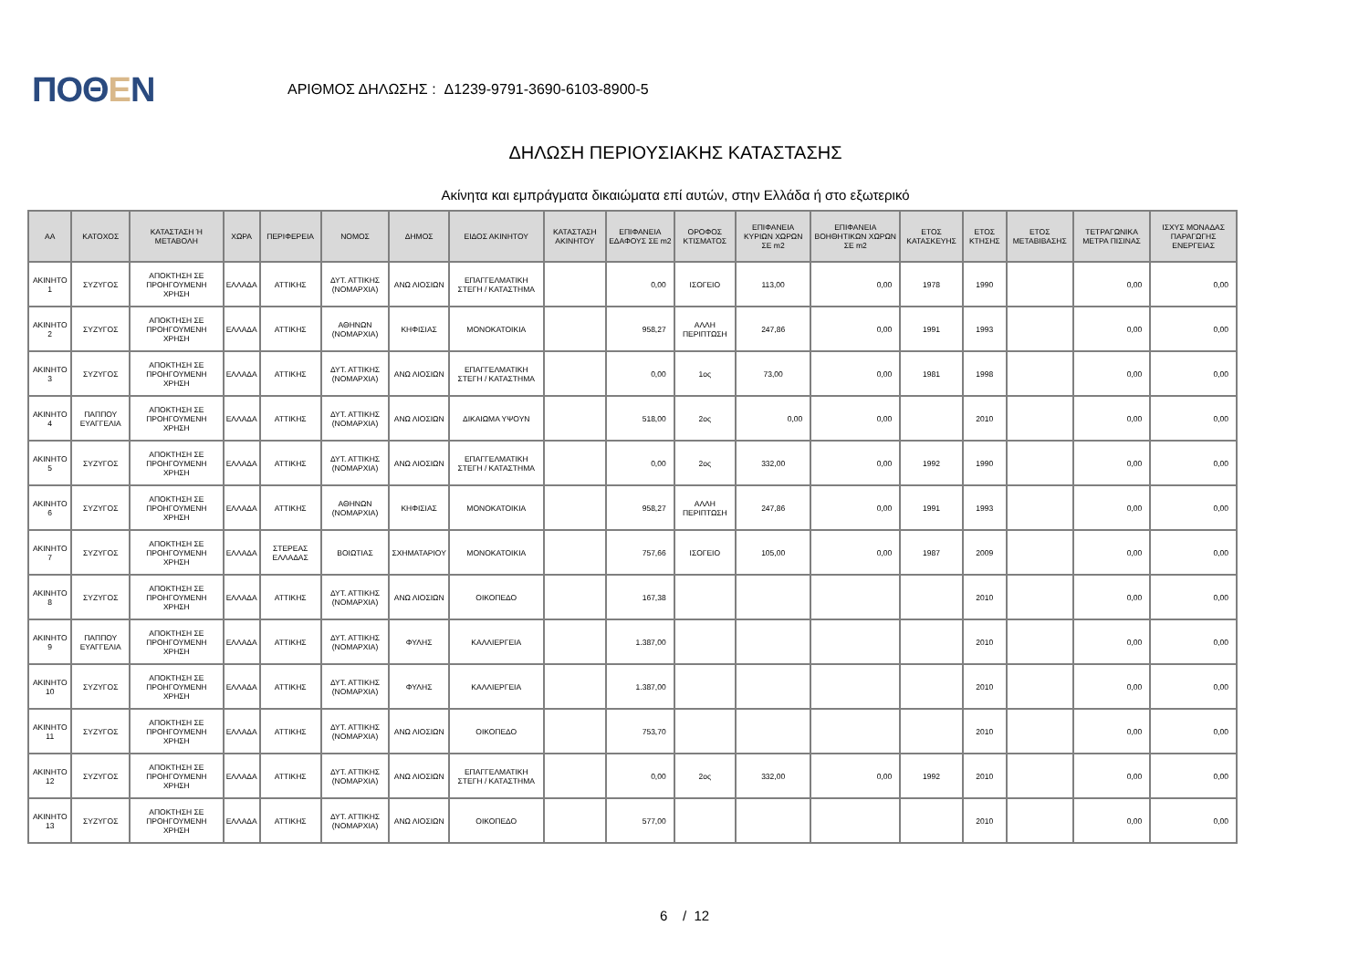ΠΟΘΕΝ
ΑΡΙΘΜΟΣ ΔΗΛΩΣΗΣ : Δ1239-9791-3690-6103-8900-5
ΔΗΛΩΣΗ ΠΕΡΙΟΥΣΙΑΚΗΣ ΚΑΤΑΣΤΑΣΗΣ
Ακίνητα και εμπράγματα δικαιώματα επί αυτών, στην Ελλάδα ή στο εξωτερικό
| ΑΑ | ΚΑΤΟΧΟΣ | ΚΑΤΑΣΤΑΣΗ Ή ΜΕΤΑΒΟΛΗ | ΧΩΡΑ | ΠΕΡΙΦΕΡΕΙΑ | ΝΟΜΟΣ | ΔΗΜΟΣ | ΕΙΔΟΣ ΑΚΙΝΗΤΟΥ | ΚΑΤΑΣΤΑΣΗ ΑΚΙΝΗΤΟΥ | ΕΠΙΦΑΝΕΙΑ ΕΔΑΦΟΥΣ ΣΕ m2 | ΟΡΟΦΟΣ ΚΤΙΣΜΑΤΟΣ | ΕΠΙΦΑΝΕΙΑ ΚΥΡΙΩΝ ΧΩΡΩΝ ΣΕ m2 | ΕΠΙΦΑΝΕΙΑ ΒΟΗΘΗΤΙΚΩΝ ΧΩΡΩΝ ΣΕ m2 | ΕΤΟΣ ΚΑΤΑΣΚΕΥΗΣ | ΕΤΟΣ ΚΤΗΣΗΣ | ΕΤΟΣ ΜΕΤΑΒΙΒΑΣΗΣ | ΤΕΤΡΑΓΩΝΙΚΑ ΜΕΤΡΑ ΠΙΣΙΝΑΣ | ΙΣΧΥΣ ΜΟΝΑΔΑΣ ΠΑΡΑΓΩΓΗΣ ΕΝΕΡΓΕΙΑΣ |
| --- | --- | --- | --- | --- | --- | --- | --- | --- | --- | --- | --- | --- | --- | --- | --- | --- | --- |
| ΑΚΙΝΗΤΟ 1 | ΣΥΖΥΓΟΣ | ΑΠΟΚΤΗΣΗ ΣΕ ΠΡΟΗΓΟΥΜΕΝΗ ΧΡΗΣΗ | ΕΛΛΑΔΑ | ΑΤΤΙΚΗΣ | ΔΥΤ. ΑΤΤΙΚΗΣ (ΝΟΜΑΡΧΙΑ) | ΑΝΩ ΛΙΟΣΙΩΝ | ΕΠΑΓΓΕΛΜΑΤΙΚΗ ΣΤΕΓΗ / ΚΑΤΑΣΤΗΜΑ | | 0,00 | ΙΣΟΓΕΙΟ | 113,00 | 0,00 | 1978 | 1990 | | 0,00 | 0,00 |
| ΑΚΙΝΗΤΟ 2 | ΣΥΖΥΓΟΣ | ΑΠΟΚΤΗΣΗ ΣΕ ΠΡΟΗΓΟΥΜΕΝΗ ΧΡΗΣΗ | ΕΛΛΑΔΑ | ΑΤΤΙΚΗΣ | ΑΘΗΝΩΝ (ΝΟΜΑΡΧΙΑ) | ΚΗΦΙΣΙΑΣ | ΜΟΝΟΚΑΤΟΙΚΙΑ | | 958,27 | ΑΛΛΗ ΠΕΡΙΠΤΩΣΗ | 247,86 | 0,00 | 1991 | 1993 | | 0,00 | 0,00 |
| ΑΚΙΝΗΤΟ 3 | ΣΥΖΥΓΟΣ | ΑΠΟΚΤΗΣΗ ΣΕ ΠΡΟΗΓΟΥΜΕΝΗ ΧΡΗΣΗ | ΕΛΛΑΔΑ | ΑΤΤΙΚΗΣ | ΔΥΤ. ΑΤΤΙΚΗΣ (ΝΟΜΑΡΧΙΑ) | ΑΝΩ ΛΙΟΣΙΩΝ | ΕΠΑΓΓΕΛΜΑΤΙΚΗ ΣΤΕΓΗ / ΚΑΤΑΣΤΗΜΑ | | 0,00 | 1ος | 73,00 | 0,00 | 1981 | 1998 | | 0,00 | 0,00 |
| ΑΚΙΝΗΤΟ 4 | ΠΑΠΠΟΥ ΕΥΑΓΓΕΛΙΑ | ΑΠΟΚΤΗΣΗ ΣΕ ΠΡΟΗΓΟΥΜΕΝΗ ΧΡΗΣΗ | ΕΛΛΑΔΑ | ΑΤΤΙΚΗΣ | ΔΥΤ. ΑΤΤΙΚΗΣ (ΝΟΜΑΡΧΙΑ) | ΑΝΩ ΛΙΟΣΙΩΝ | ΔΙΚΑΙΩΜΑ ΥΨΟΥΝ | | 518,00 | 2ος | 0,00 | 0,00 | | 2010 | | 0,00 | 0,00 |
| ΑΚΙΝΗΤΟ 5 | ΣΥΖΥΓΟΣ | ΑΠΟΚΤΗΣΗ ΣΕ ΠΡΟΗΓΟΥΜΕΝΗ ΧΡΗΣΗ | ΕΛΛΑΔΑ | ΑΤΤΙΚΗΣ | ΔΥΤ. ΑΤΤΙΚΗΣ (ΝΟΜΑΡΧΙΑ) | ΑΝΩ ΛΙΟΣΙΩΝ | ΕΠΑΓΓΕΛΜΑΤΙΚΗ ΣΤΕΓΗ / ΚΑΤΑΣΤΗΜΑ | | 0,00 | 2ος | 332,00 | 0,00 | 1992 | 1990 | | 0,00 | 0,00 |
| ΑΚΙΝΗΤΟ 6 | ΣΥΖΥΓΟΣ | ΑΠΟΚΤΗΣΗ ΣΕ ΠΡΟΗΓΟΥΜΕΝΗ ΧΡΗΣΗ | ΕΛΛΑΔΑ | ΑΤΤΙΚΗΣ | ΑΘΗΝΩΝ (ΝΟΜΑΡΧΙΑ) | ΚΗΦΙΣΙΑΣ | ΜΟΝΟΚΑΤΟΙΚΙΑ | | 958,27 | ΑΛΛΗ ΠΕΡΙΠΤΩΣΗ | 247,86 | 0,00 | 1991 | 1993 | | 0,00 | 0,00 |
| ΑΚΙΝΗΤΟ 7 | ΣΥΖΥΓΟΣ | ΑΠΟΚΤΗΣΗ ΣΕ ΠΡΟΗΓΟΥΜΕΝΗ ΧΡΗΣΗ | ΕΛΛΑΔΑ | ΣΤΕΡΕΑΣ ΕΛΛΑΔΑΣ | ΒΟΙΩΤΙΑΣ | ΣΧΗΜΑΤΑΡΙΟΥ | ΜΟΝΟΚΑΤΟΙΚΙΑ | | 757,66 | ΙΣΟΓΕΙΟ | 105,00 | 0,00 | 1987 | 2009 | | 0,00 | 0,00 |
| ΑΚΙΝΗΤΟ 8 | ΣΥΖΥΓΟΣ | ΑΠΟΚΤΗΣΗ ΣΕ ΠΡΟΗΓΟΥΜΕΝΗ ΧΡΗΣΗ | ΕΛΛΑΔΑ | ΑΤΤΙΚΗΣ | ΔΥΤ. ΑΤΤΙΚΗΣ (ΝΟΜΑΡΧΙΑ) | ΑΝΩ ΛΙΟΣΙΩΝ | ΟΙΚΟΠΕΔΟ | | 167,38 | | | | | 2010 | | 0,00 | 0,00 |
| ΑΚΙΝΗΤΟ 9 | ΠΑΠΠΟΥ ΕΥΑΓΓΕΛΙΑ | ΑΠΟΚΤΗΣΗ ΣΕ ΠΡΟΗΓΟΥΜΕΝΗ ΧΡΗΣΗ | ΕΛΛΑΔΑ | ΑΤΤΙΚΗΣ | ΔΥΤ. ΑΤΤΙΚΗΣ (ΝΟΜΑΡΧΙΑ) | ΦΥΛΗΣ | ΚΑΛΛΙΕΡΓΕΙΑ | | 1.387,00 | | | | | 2010 | | 0,00 | 0,00 |
| ΑΚΙΝΗΤΟ 10 | ΣΥΖΥΓΟΣ | ΑΠΟΚΤΗΣΗ ΣΕ ΠΡΟΗΓΟΥΜΕΝΗ ΧΡΗΣΗ | ΕΛΛΑΔΑ | ΑΤΤΙΚΗΣ | ΔΥΤ. ΑΤΤΙΚΗΣ (ΝΟΜΑΡΧΙΑ) | ΦΥΛΗΣ | ΚΑΛΛΙΕΡΓΕΙΑ | | 1.387,00 | | | | | 2010 | | 0,00 | 0,00 |
| ΑΚΙΝΗΤΟ 11 | ΣΥΖΥΓΟΣ | ΑΠΟΚΤΗΣΗ ΣΕ ΠΡΟΗΓΟΥΜΕΝΗ ΧΡΗΣΗ | ΕΛΛΑΔΑ | ΑΤΤΙΚΗΣ | ΔΥΤ. ΑΤΤΙΚΗΣ (ΝΟΜΑΡΧΙΑ) | ΑΝΩ ΛΙΟΣΙΩΝ | ΟΙΚΟΠΕΔΟ | | 753,70 | | | | | 2010 | | 0,00 | 0,00 |
| ΑΚΙΝΗΤΟ 12 | ΣΥΖΥΓΟΣ | ΑΠΟΚΤΗΣΗ ΣΕ ΠΡΟΗΓΟΥΜΕΝΗ ΧΡΗΣΗ | ΕΛΛΑΔΑ | ΑΤΤΙΚΗΣ | ΔΥΤ. ΑΤΤΙΚΗΣ (ΝΟΜΑΡΧΙΑ) | ΑΝΩ ΛΙΟΣΙΩΝ | ΕΠΑΓΓΕΛΜΑΤΙΚΗ ΣΤΕΓΗ / ΚΑΤΑΣΤΗΜΑ | | 0,00 | 2ος | 332,00 | 0,00 | 1992 | 2010 | | 0,00 | 0,00 |
| ΑΚΙΝΗΤΟ 13 | ΣΥΖΥΓΟΣ | ΑΠΟΚΤΗΣΗ ΣΕ ΠΡΟΗΓΟΥΜΕΝΗ ΧΡΗΣΗ | ΕΛΛΑΔΑ | ΑΤΤΙΚΗΣ | ΔΥΤ. ΑΤΤΙΚΗΣ (ΝΟΜΑΡΧΙΑ) | ΑΝΩ ΛΙΟΣΙΩΝ | ΟΙΚΟΠΕΔΟ | | 577,00 | | | | | 2010 | | 0,00 | 0,00 |
6 / 12